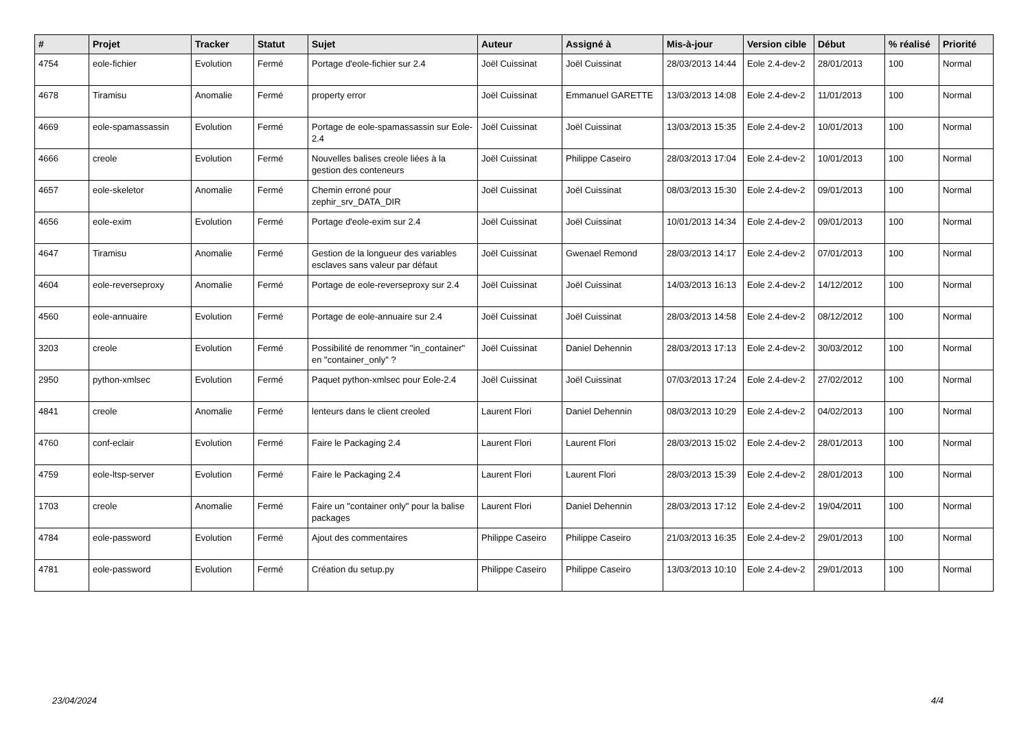| # | Projet | Tracker | Statut | Sujet | Auteur | Assigné à | Mis-à-jour | Version cible | Début | % réalisé | Priorité |
| --- | --- | --- | --- | --- | --- | --- | --- | --- | --- | --- | --- |
| 4754 | eole-fichier | Evolution | Fermé | Portage d'eole-fichier sur 2.4 | Joël Cuissinat | Joël Cuissinat | 28/03/2013 14:44 | Eole 2.4-dev-2 | 28/01/2013 | 100 | Normal |
| 4678 | Tiramisu | Anomalie | Fermé | property error | Joël Cuissinat | Emmanuel GARETTE | 13/03/2013 14:08 | Eole 2.4-dev-2 | 11/01/2013 | 100 | Normal |
| 4669 | eole-spamassassin | Evolution | Fermé | Portage de eole-spamassassin sur Eole-2.4 | Joël Cuissinat | Joël Cuissinat | 13/03/2013 15:35 | Eole 2.4-dev-2 | 10/01/2013 | 100 | Normal |
| 4666 | creole | Evolution | Fermé | Nouvelles balises creole liées à la gestion des conteneurs | Joël Cuissinat | Philippe Caseiro | 28/03/2013 17:04 | Eole 2.4-dev-2 | 10/01/2013 | 100 | Normal |
| 4657 | eole-skeletor | Anomalie | Fermé | Chemin erroné pour zephir_srv_DATA_DIR | Joël Cuissinat | Joël Cuissinat | 08/03/2013 15:30 | Eole 2.4-dev-2 | 09/01/2013 | 100 | Normal |
| 4656 | eole-exim | Evolution | Fermé | Portage d'eole-exim sur 2.4 | Joël Cuissinat | Joël Cuissinat | 10/01/2013 14:34 | Eole 2.4-dev-2 | 09/01/2013 | 100 | Normal |
| 4647 | Tiramisu | Anomalie | Fermé | Gestion de la longueur des variables esclaves sans valeur par défaut | Joël Cuissinat | Gwenael Remond | 28/03/2013 14:17 | Eole 2.4-dev-2 | 07/01/2013 | 100 | Normal |
| 4604 | eole-reverseproxy | Anomalie | Fermé | Portage de eole-reverseproxy sur 2.4 | Joël Cuissinat | Joël Cuissinat | 14/03/2013 16:13 | Eole 2.4-dev-2 | 14/12/2012 | 100 | Normal |
| 4560 | eole-annuaire | Evolution | Fermé | Portage de eole-annuaire sur 2.4 | Joël Cuissinat | Joël Cuissinat | 28/03/2013 14:58 | Eole 2.4-dev-2 | 08/12/2012 | 100 | Normal |
| 3203 | creole | Evolution | Fermé | Possibilité de renommer "in_container" en "container_only" ? | Joël Cuissinat | Daniel Dehennin | 28/03/2013 17:13 | Eole 2.4-dev-2 | 30/03/2012 | 100 | Normal |
| 2950 | python-xmlsec | Evolution | Fermé | Paquet python-xmlsec pour Eole-2.4 | Joël Cuissinat | Joël Cuissinat | 07/03/2013 17:24 | Eole 2.4-dev-2 | 27/02/2012 | 100 | Normal |
| 4841 | creole | Anomalie | Fermé | lenteurs dans le client creoled | Laurent Flori | Daniel Dehennin | 08/03/2013 10:29 | Eole 2.4-dev-2 | 04/02/2013 | 100 | Normal |
| 4760 | conf-eclair | Evolution | Fermé | Faire le Packaging 2.4 | Laurent Flori | Laurent Flori | 28/03/2013 15:02 | Eole 2.4-dev-2 | 28/01/2013 | 100 | Normal |
| 4759 | eole-ltsp-server | Evolution | Fermé | Faire le Packaging 2.4 | Laurent Flori | Laurent Flori | 28/03/2013 15:39 | Eole 2.4-dev-2 | 28/01/2013 | 100 | Normal |
| 1703 | creole | Anomalie | Fermé | Faire un "container only" pour la balise packages | Laurent Flori | Daniel Dehennin | 28/03/2013 17:12 | Eole 2.4-dev-2 | 19/04/2011 | 100 | Normal |
| 4784 | eole-password | Evolution | Fermé | Ajout des commentaires | Philippe Caseiro | Philippe Caseiro | 21/03/2013 16:35 | Eole 2.4-dev-2 | 29/01/2013 | 100 | Normal |
| 4781 | eole-password | Evolution | Fermé | Création du setup.py | Philippe Caseiro | Philippe Caseiro | 13/03/2013 10:10 | Eole 2.4-dev-2 | 29/01/2013 | 100 | Normal |
23/04/2024 4/4